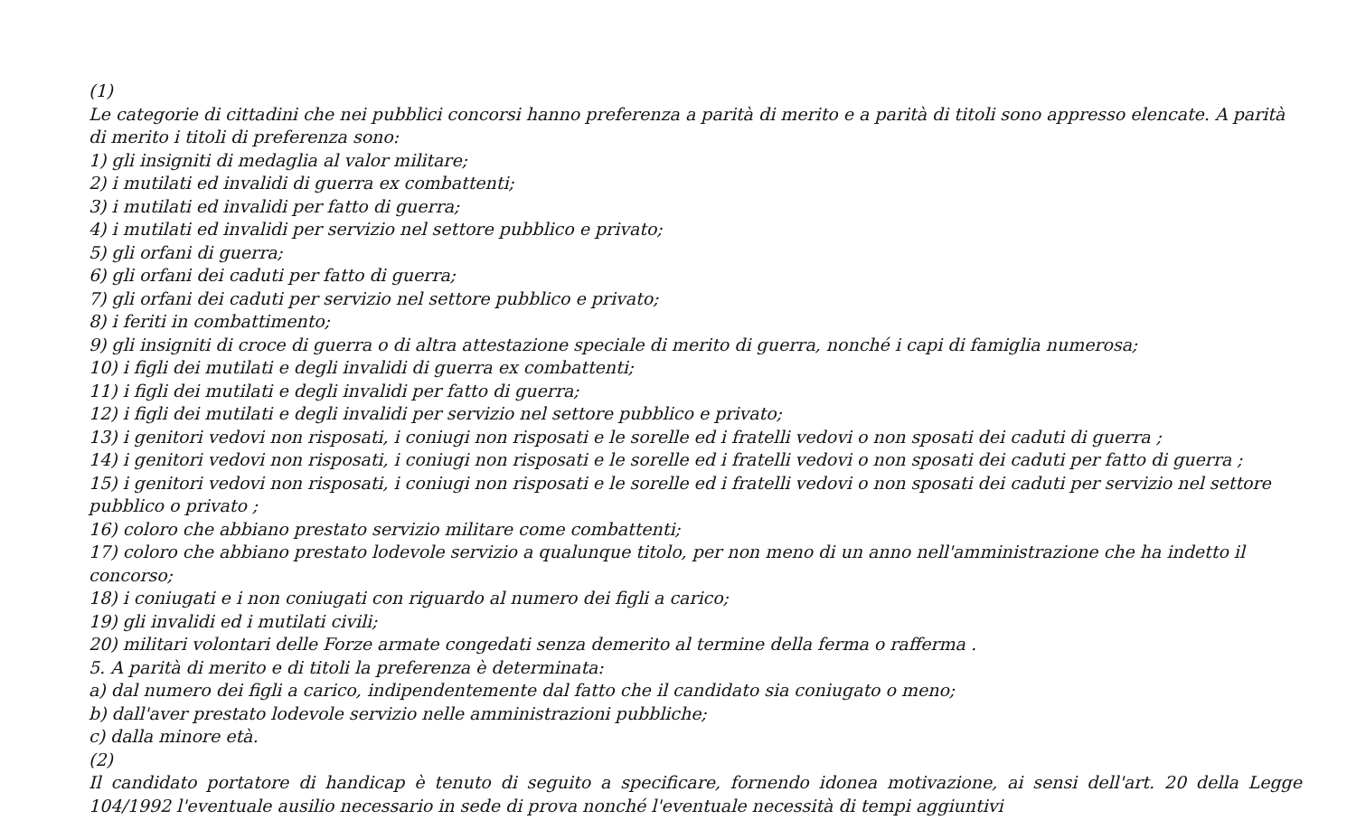(1)
Le categorie di cittadini che nei pubblici concorsi hanno preferenza a parità di merito e a parità di titoli sono appresso elencate. A parità di merito i titoli di preferenza sono:
1) gli insigniti di medaglia al valor militare;
2) i mutilati ed invalidi di guerra ex combattenti;
3) i mutilati ed invalidi per fatto di guerra;
4) i mutilati ed invalidi per servizio nel settore pubblico e privato;
5) gli orfani di guerra;
6) gli orfani dei caduti per fatto di guerra;
7) gli orfani dei caduti per servizio nel settore pubblico e privato;
8) i feriti in combattimento;
9) gli insigniti di croce di guerra o di altra attestazione speciale di merito di guerra, nonché i capi di famiglia numerosa;
10) i figli dei mutilati e degli invalidi di guerra ex combattenti;
11) i figli dei mutilati e degli invalidi per fatto di guerra;
12) i figli dei mutilati e degli invalidi per servizio nel settore pubblico e privato;
13) i genitori vedovi non risposati, i coniugi non risposati e le sorelle ed i fratelli vedovi o non sposati dei caduti di guerra ;
14) i genitori vedovi non risposati, i coniugi non risposati e le sorelle ed i fratelli vedovi o non sposati dei caduti per fatto di guerra ;
15) i genitori vedovi non risposati, i coniugi non risposati e le sorelle ed i fratelli vedovi o non sposati dei caduti per servizio nel settore pubblico o privato ;
16) coloro che abbiano prestato servizio militare come combattenti;
17) coloro che abbiano prestato lodevole servizio a qualunque titolo, per non meno di un anno nell'amministrazione che ha indetto il concorso;
18) i coniugati e i non coniugati con riguardo al numero dei figli a carico;
19) gli invalidi ed i mutilati civili;
20) militari volontari delle Forze armate congedati senza demerito al termine della ferma o rafferma .
5. A parità di merito e di titoli la preferenza è determinata:
a) dal numero dei figli a carico, indipendentemente dal fatto che il candidato sia coniugato o meno;
b) dall'aver prestato lodevole servizio nelle amministrazioni pubbliche;
c) dalla minore età.
(2)
Il candidato portatore di handicap è tenuto di seguito a specificare, fornendo idonea motivazione, ai sensi dell'art. 20 della Legge 104/1992 l'eventuale ausilio necessario in sede di prova nonché l'eventuale necessità di tempi aggiuntivi